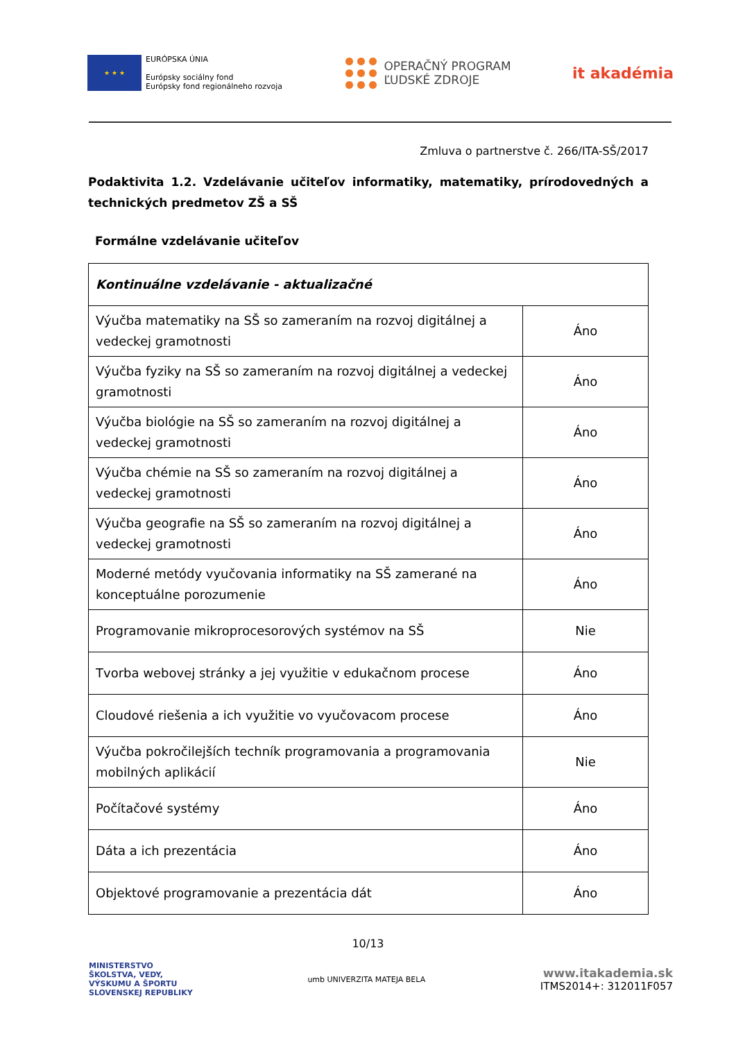★ ★ ★
EURÓPSKA ÚNIA
Európsky sociálny fond
Európsky fond regionálneho rozvoja
OPERAČNÝ PROGRAM
ĽUDSKÉ ZDROJE
it akadémia
Zmluva o partnerstve č. 266/ITA-SŠ/2017
Podaktivita 1.2. Vzdelávanie učiteľov informatiky, matematiky, prírodovedných a technických predmetov ZŠ a SŠ
Formálne vzdelávanie učiteľov
| Kontinuálne vzdelávanie - aktualizačné | |
| Výučba matematiky na SŠ so zameraním na rozvoj digitálnej a vedeckej gramotnosti | Áno |
| Výučba fyziky na SŠ so zameraním na rozvoj digitálnej a vedeckej gramotnosti | Áno |
| Výučba biológie na SŠ so zameraním na rozvoj digitálnej a vedeckej gramotnosti | Áno |
| Výučba chémie na SŠ so zameraním na rozvoj digitálnej a vedeckej gramotnosti | Áno |
| Výučba geografie na SŠ so zameraním na rozvoj digitálnej a vedeckej gramotnosti | Áno |
| Moderné metódy vyučovania informatiky na SŠ zamerané na konceptuálne porozumenie | Áno |
| Programovanie mikroprocesorových systémov na SŠ | Nie |
| Tvorba webovej stránky a jej využitie v edukačnom procese | Áno |
| Cloudové riešenia a ich využitie vo vyučovacom procese | Áno |
| Výučba pokročilejších techník programovania a programovania mobilných aplikácií | Nie |
| Počítačové systémy | Áno |
| Dáta a ich prezentácia | Áno |
| Objektové programovanie a prezentácia dát | Áno |
10/13
MINISTERSTVO
ŠKOLSTVA, VEDY,
VÝSKUMU A ŠPORTU
SLOVENSKEJ REPUBLIKY
umb UNIVERZITA MATEJA BELA
www.itakademia.sk
ITMS2014+: 312011F057